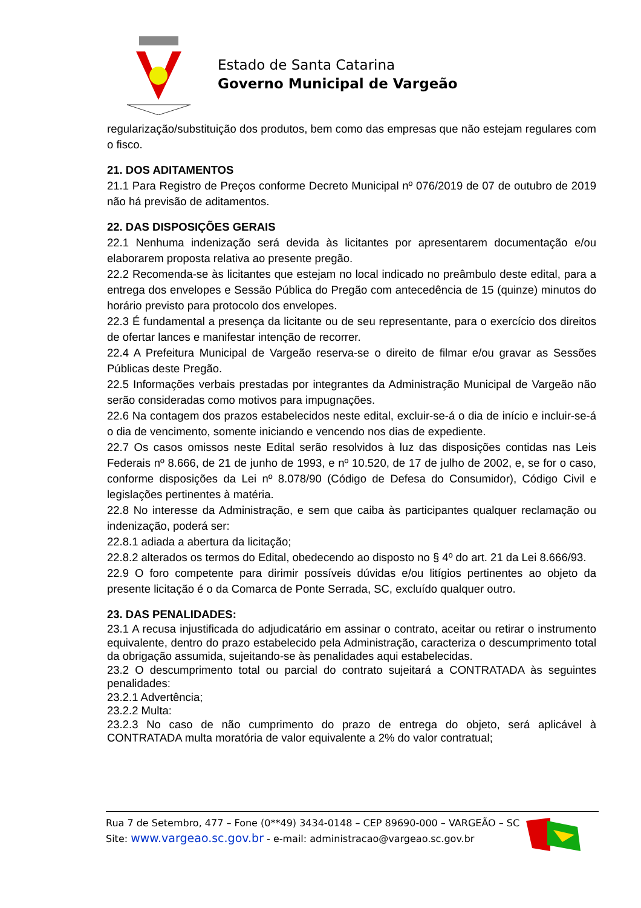Estado de Santa Catarina
Governo Municipal de Vargeão
regularização/substituição dos produtos, bem como das empresas que não estejam regulares com o fisco.
21. DOS ADITAMENTOS
21.1 Para Registro de Preços conforme Decreto Municipal nº 076/2019 de 07 de outubro de 2019 não há previsão de aditamentos.
22. DAS DISPOSIÇÕES GERAIS
22.1 Nenhuma indenização será devida às licitantes por apresentarem documentação e/ou elaborarem proposta relativa ao presente pregão.
22.2 Recomenda-se às licitantes que estejam no local indicado no preâmbulo deste edital, para a entrega dos envelopes e Sessão Pública do Pregão com antecedência de 15 (quinze) minutos do horário previsto para protocolo dos envelopes.
22.3 É fundamental a presença da licitante ou de seu representante, para o exercício dos direitos de ofertar lances e manifestar intenção de recorrer.
22.4 A Prefeitura Municipal de Vargeão reserva-se o direito de filmar e/ou gravar as Sessões Públicas deste Pregão.
22.5 Informações verbais prestadas por integrantes da Administração Municipal de Vargeão não serão consideradas como motivos para impugnações.
22.6 Na contagem dos prazos estabelecidos neste edital, excluir-se-á o dia de início e incluir-se-á o dia de vencimento, somente iniciando e vencendo nos dias de expediente.
22.7 Os casos omissos neste Edital serão resolvidos à luz das disposições contidas nas Leis Federais nº 8.666, de 21 de junho de 1993, e nº 10.520, de 17 de julho de 2002, e, se for o caso, conforme disposições da Lei nº 8.078/90 (Código de Defesa do Consumidor), Código Civil e legislações pertinentes à matéria.
22.8 No interesse da Administração, e sem que caiba às participantes qualquer reclamação ou indenização, poderá ser:
22.8.1 adiada a abertura da licitação;
22.8.2 alterados os termos do Edital, obedecendo ao disposto no § 4º do art. 21 da Lei 8.666/93.
22.9 O foro competente para dirimir possíveis dúvidas e/ou litígios pertinentes ao objeto da presente licitação é o da Comarca de Ponte Serrada, SC, excluído qualquer outro.
23. DAS PENALIDADES:
23.1 A recusa injustificada do adjudicatário em assinar o contrato, aceitar ou retirar o instrumento equivalente, dentro do prazo estabelecido pela Administração, caracteriza o descumprimento total da obrigação assumida, sujeitando-se às penalidades aqui estabelecidas.
23.2 O descumprimento total ou parcial do contrato sujeitará a CONTRATADA às seguintes penalidades:
23.2.1 Advertência;
23.2.2 Multa:
23.2.3 No caso de não cumprimento do prazo de entrega do objeto, será aplicável à CONTRATADA multa moratória de valor equivalente a 2% do valor contratual;
Rua 7 de Setembro, 477 – Fone (0**49) 3434-0148 – CEP 89690-000 – VARGEÃO – SC
Site: www.vargeao.sc.gov.br - e-mail: administracao@vargeao.sc.gov.br